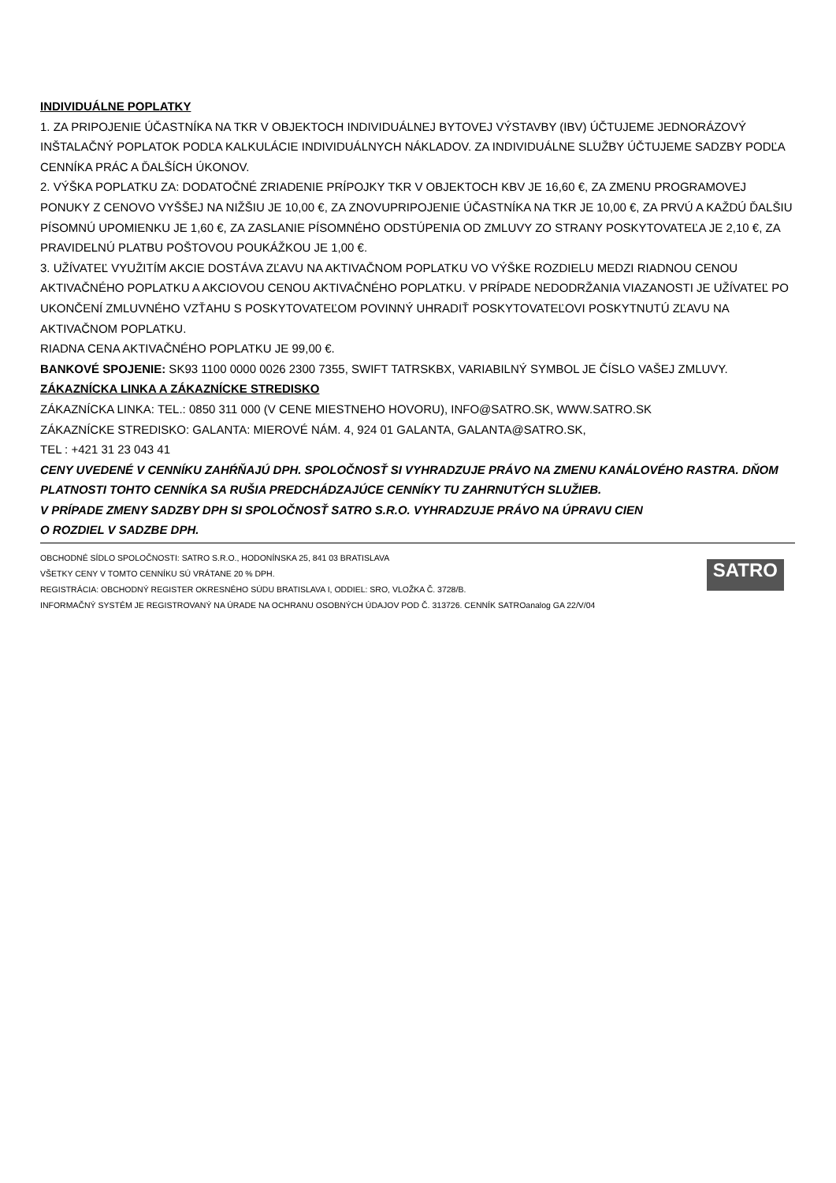INDIVIDUÁLNE POPLATKY
1. ZA PRIPOJENIE ÚČASTNÍKA NA TKR V OBJEKTOCH INDIVIDUÁLNEJ BYTOVEJ VÝSTAVBY (IBV) ÚČTUJEME JEDNORÁZOVÝ INŠTALAČNÝ POPLATOK PODĽA KALKULÁCIE INDIVIDUÁLNYCH NÁKLADOV. ZA INDIVIDUÁLNE SLUŽBY ÚČTUJEME SADZBY PODĽA CENNÍKA PRÁC A ĎALŠÍCH ÚKONOV.
2. VÝŠKA POPLATKU ZA: DODATOČNÉ ZRIADENIE PRÍPOJKY TKR V OBJEKTOCH KBV JE 16,60 €, ZA ZMENU PROGRAMOVEJ PONUKY Z CENOVO VYŠŠEJ NA NIŽŠIU JE 10,00 €, ZA ZNOVUPRIPOJENIE ÚČASTNÍKA NA TKR JE 10,00 €, ZA PRVÚ A KAŽDÚ ĎALŠIU PÍSOMNÚ UPOMIENKU JE 1,60 €, ZA ZASLANIE PÍSOMNÉHO ODSTÚPENIA OD ZMLUVY ZO STRANY POSKYTOVATEĽA JE 2,10 €, ZA PRAVIDELNÚ PLATBU POŠTOVOU POUKÁŽKOU JE 1,00 €.
3. UŽÍVATEĽ VYUŽITÍM AKCIE DOSTÁVA ZĽAVU NA AKTIVAČNOM POPLATKU VO VÝŠKE ROZDIELU MEDZI RIADNOU CENOU AKTIVAČNÉHO POPLATKU A AKCIOVOU CENOU AKTIVAČNÉHO POPLATKU. V PRÍPADE NEDODRŽANIA VIAZANOSTI JE UŽÍVATEĽ PO UKONČENÍ ZMLUVNÉHO VZŤAHU S POSKYTOVATEĽOM POVINNÝ UHRADIŤ POSKYTOVATEĽOVI POSKYTNUTÚ ZĽAVU NA AKTIVAČNOM POPLATKU.
RIADNA CENA AKTIVAČNÉHO POPLATKU JE 99,00 €.
BANKOVÉ SPOJENIE: SK93 1100 0000 0026 2300 7355, SWIFT TATRSKBX, VARIABILNÝ SYMBOL JE ČÍSLO VAŠEJ ZMLUVY.
ZÁKAZNÍCKA LINKA A ZÁKAZNÍCKE STREDISKO
ZÁKAZNÍCKA LINKA: TEL.: 0850 311 000 (V CENE MIESTNEHO HOVORU), INFO@SATRO.SK, WWW.SATRO.SK
ZÁKAZNÍCKE STREDISKO: GALANTA: MIEROVÉ NÁM. 4, 924 01 GALANTA, GALANTA@SATRO.SK,
TEL : +421 31 23 043 41
CENY UVEDENÉ V CENNÍKU ZAHŔŇAJÚ DPH. SPOLOČNOSŤ SI VYHRADZUJE PRÁVO NA ZMENU KANÁLOVÉHO RASTRA. DŇOM PLATNOSTI TOHTO CENNÍKA SA RUŠIA PREDCHÁDZAJÚCE CENNÍKY TU ZAHRNUTÝCH SLUŽIEB.
V PRÍPADE ZMENY SADZBY DPH SI SPOLOČNOSŤ SATRO S.R.O. VYHRADZUJE PRÁVO NA ÚPRAVU CIEN
O ROZDIEL V SADZBE DPH.
OBCHODNÉ SÍDLO SPOLOČNOSTI: SATRO S.R.O., HODONÍNSKA 25, 841 03 BRATISLAVA
VŠETKY CENY V TOMTO CENNÍKU SÚ VRÁTANE 20 % DPH.
REGISTRÁCIA: OBCHODNÝ REGISTER OKRESNÉHO SÚDU BRATISLAVA I, ODDIEL: SRO, VLOŽKA Č. 3728/B.
INFORMAČNÝ SYSTÉM JE REGISTROVANÝ NA ÚRADE NA OCHRANU OSOBNÝCH ÚDAJOV POD Č. 313726. CENNÍK SATROanalog GA 22/V/04
SATRO